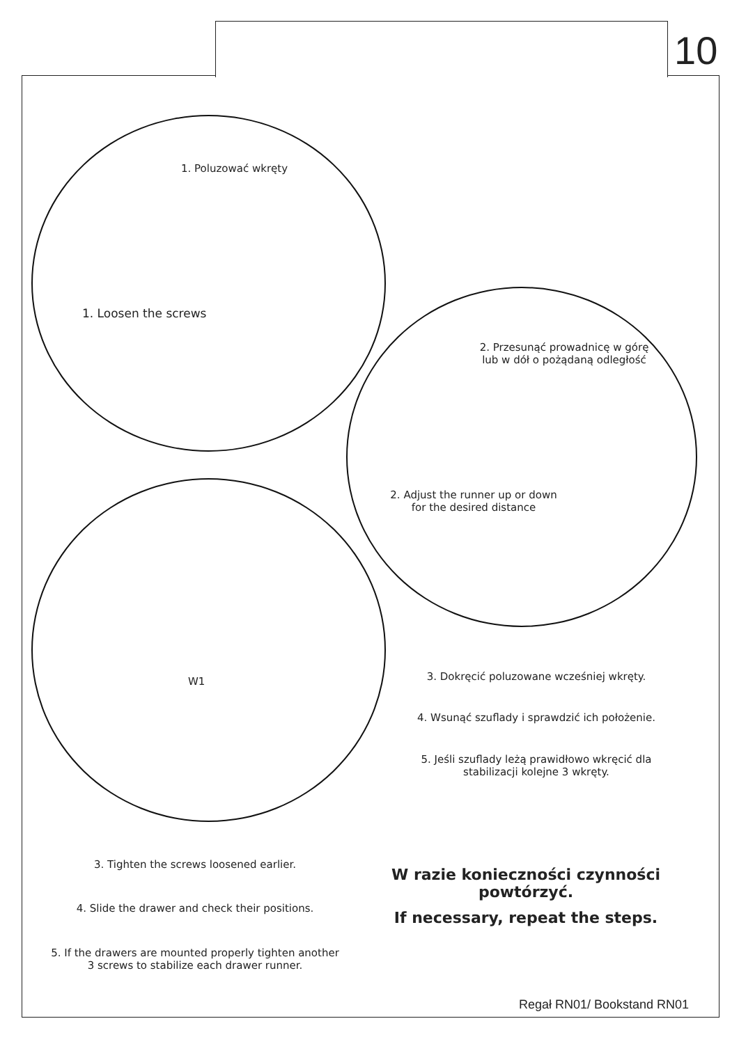10
1. Poluzować wkręty
1. Loosen the screws
2. Przesunąć prowadnicę w górę lub w dół o pożądaną odległość
2. Adjust the runner up or down for the desired distance
W1 3. Dokręcić poluzowane wcześniej wkręty.
4. Wsunąć szuflady i sprawdzić ich położenie.
5. Jeśli szuflady leżą prawidłowo wkręcić dla stabilizacji kolejne 3 wkręty.
3. Tighten the screws loosened earlier.
4. Slide the drawer and check their positions.
5. If the drawers are mounted properly tighten another 3 screws to stabilize each drawer runner.
W razie konieczności czynności powtórzyć.
If necessary, repeat the steps.
Regał RN01/ Bookstand RN01